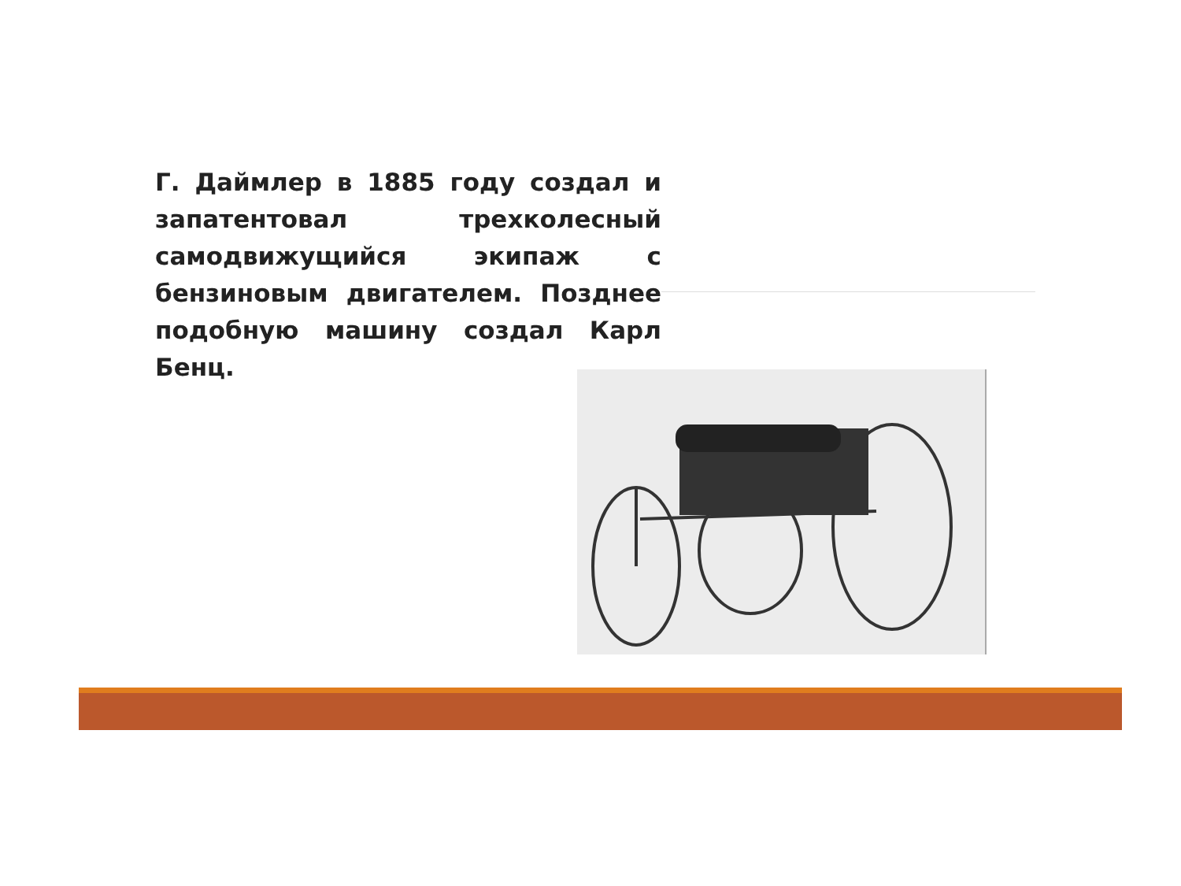Г. Даймлер в 1885 году создал и запатентовал трехколесный самодвижущийся экипаж с бензиновым двигателем. Позднее подобную машину создал Карл Бенц.